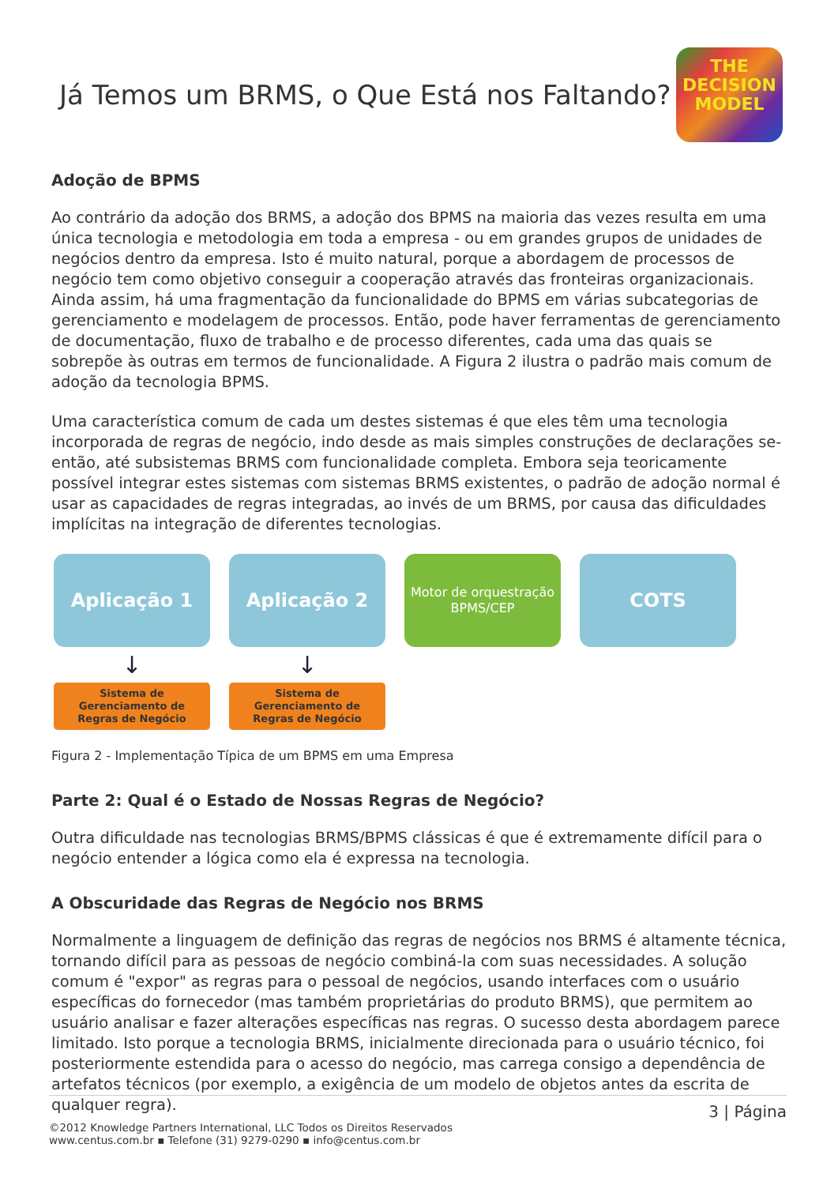Já Temos um BRMS, o Que Está nos Faltando?
THE
DECISION
MODEL
Adoção de BPMS
Ao contrário da adoção dos BRMS, a adoção dos BPMS na maioria das vezes resulta em uma única tecnologia e metodologia em toda a empresa - ou em grandes grupos de unidades de negócios dentro da empresa. Isto é muito natural, porque a abordagem de processos de negócio tem como objetivo conseguir a cooperação através das fronteiras organizacionais. Ainda assim, há uma fragmentação da funcionalidade do BPMS em várias subcategorias de gerenciamento e modelagem de processos. Então, pode haver ferramentas de gerenciamento de documentação, fluxo de trabalho e de processo diferentes, cada uma das quais se sobrepõe às outras em termos de funcionalidade. A Figura 2 ilustra o padrão mais comum de adoção da tecnologia BPMS.
Uma característica comum de cada um destes sistemas é que eles têm uma tecnologia incorporada de regras de negócio, indo desde as mais simples construções de declarações se-então, até subsistemas BRMS com funcionalidade completa. Embora seja teoricamente possível integrar estes sistemas com sistemas BRMS existentes, o padrão de adoção normal é usar as capacidades de regras integradas, ao invés de um BRMS, por causa das dificuldades implícitas na integração de diferentes tecnologias.
Aplicação 1
↓
Sistema de
Gerenciamento de
Regras de Negócio
Aplicação 2
↓
Sistema de
Gerenciamento de
Regras de Negócio
Motor de orquestração
BPMS/CEP
COTS
Figura 2 - Implementação Típica de um BPMS em uma Empresa
Parte 2: Qual é o Estado de Nossas Regras de Negócio?
Outra dificuldade nas tecnologias BRMS/BPMS clássicas é que é extremamente difícil para o negócio entender a lógica como ela é expressa na tecnologia.
A Obscuridade das Regras de Negócio nos BRMS
Normalmente a linguagem de definição das regras de negócios nos BRMS é altamente técnica, tornando difícil para as pessoas de negócio combiná-la com suas necessidades. A solução comum é "expor" as regras para o pessoal de negócios, usando interfaces com o usuário específicas do fornecedor (mas também proprietárias do produto BRMS), que permitem ao usuário analisar e fazer alterações específicas nas regras. O sucesso desta abordagem parece limitado. Isto porque a tecnologia BRMS, inicialmente direcionada para o usuário técnico, foi posteriormente estendida para o acesso do negócio, mas carrega consigo a dependência de artefatos técnicos (por exemplo, a exigência de um modelo de objetos antes da escrita de qualquer regra).
3 | Página
©2012 Knowledge Partners International, LLC Todos os Direitos Reservados
www.centus.com.br ▪ Telefone (31) 9279-0290 ▪ info@centus.com.br